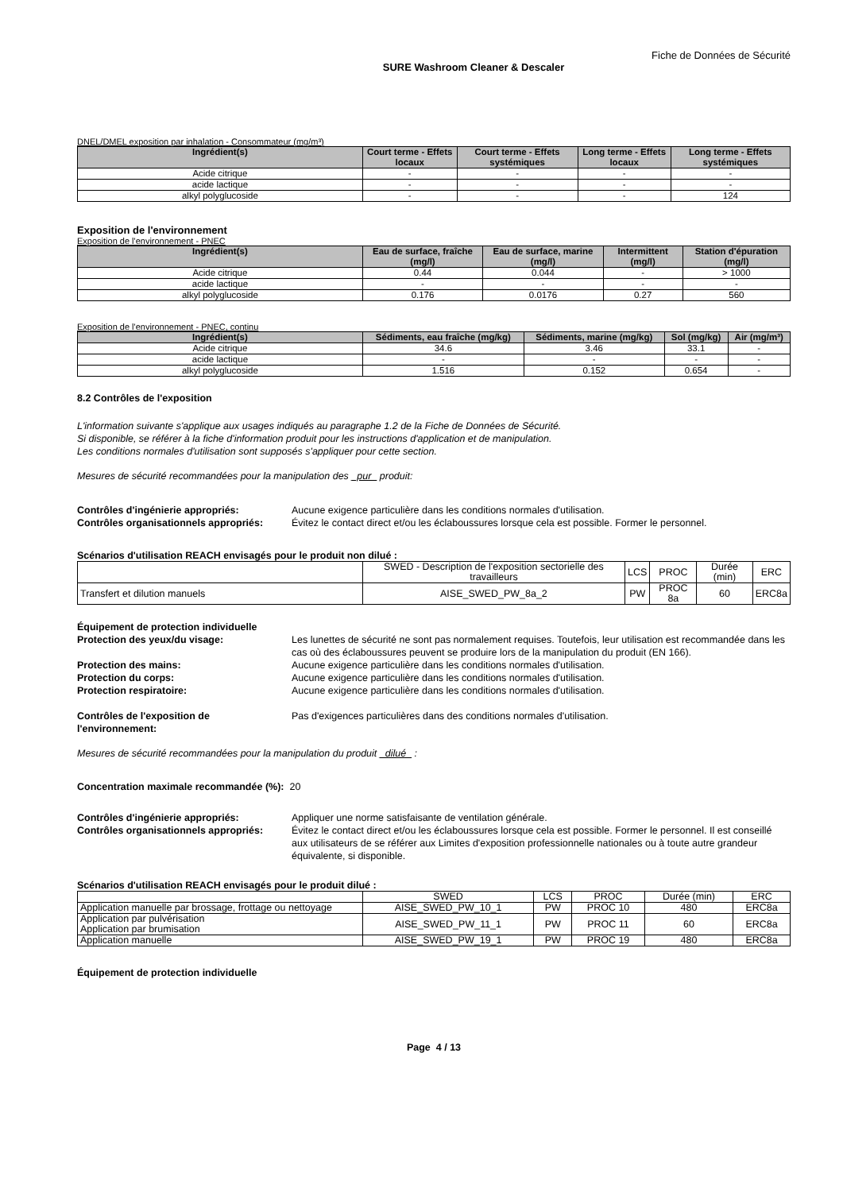Fiche de Données de Sécurité
SURE Washroom Cleaner & Descaler
DNEL/DMEL exposition par inhalation - Consommateur (mg/m³)
| Ingrédient(s) | Court terme - Effets locaux | Court terme - Effets systémiques | Long terme - Effets locaux | Long terme - Effets systémiques |
| --- | --- | --- | --- | --- |
| Acide citrique | - | - | - | - |
| acide lactique | - | - | - | - |
| alkyl polyglucoside | - | - | - | 124 |
Exposition de l'environnement
Exposition de l'environnement - PNEC
| Ingrédient(s) | Eau de surface, fraîche (mg/l) | Eau de surface, marine (mg/l) | Intermittent (mg/l) | Station d'épuration (mg/l) |
| --- | --- | --- | --- | --- |
| Acide citrique | 0.44 | 0.044 | - | > 1000 |
| acide lactique | - | - | - | - |
| alkyl polyglucoside | 0.176 | 0.0176 | 0.27 | 560 |
Exposition de l'environnement - PNEC, continu
| Ingrédient(s) | Sédiments, eau fraîche (mg/kg) | Sédiments, marine (mg/kg) | Sol (mg/kg) | Air (mg/m³) |
| --- | --- | --- | --- | --- |
| Acide citrique | 34.6 | 3.46 | 33.1 | - |
| acide lactique | - | - | - | - |
| alkyl polyglucoside | 1.516 | 0.152 | 0.654 | - |
8.2 Contrôles de l'exposition
L'information suivante s'applique aux usages indiqués au paragraphe 1.2 de la Fiche de Données de Sécurité.
Si disponible, se référer à la fiche d'information produit pour les instructions d'application et de manipulation.
Les conditions normales d'utilisation sont supposés s'appliquer pour cette section.
Mesures de sécurité recommandées pour la manipulation des _pur_ produit:
Contrôles d'ingénierie appropriés: Aucune exigence particulière dans les conditions normales d'utilisation.
Contrôles organisationnels appropriés: Évitez le contact direct et/ou les éclaboussures lorsque cela est possible. Former le personnel.
Scénarios d'utilisation REACH envisagés pour le produit non dilué :
| | SWED - Description de l'exposition sectorielle des travailleurs | LCS | PROC | Durée (min) | ERC |
| Transfert et dilution manuels | AISE_SWED_PW_8a_2 | PW | PROC 8a | 60 | ERC8a |
Équipement de protection individuelle
Protection des yeux/du visage: Les lunettes de sécurité ne sont pas normalement requises. Toutefois, leur utilisation est recommandée dans les cas où des éclaboussures peuvent se produire lors de la manipulation du produit (EN 166).
Protection des mains: Aucune exigence particulière dans les conditions normales d'utilisation.
Protection du corps: Aucune exigence particulière dans les conditions normales d'utilisation.
Protection respiratoire: Aucune exigence particulière dans les conditions normales d'utilisation.
Contrôles de l'exposition de l'environnement: Pas d'exigences particulières dans des conditions normales d'utilisation.
Mesures de sécurité recommandées pour la manipulation du produit _dilué_ :
Concentration maximale recommandée (%): 20
Contrôles d'ingénierie appropriés: Appliquer une norme satisfaisante de ventilation générale.
Contrôles organisationnels appropriés: Évitez le contact direct et/ou les éclaboussures lorsque cela est possible. Former le personnel. Il est conseillé aux utilisateurs de se référer aux Limites d'exposition professionnelle nationales ou à toute autre grandeur équivalente, si disponible.
Scénarios d'utilisation REACH envisagés pour le produit dilué :
| | SWED | LCS | PROC | Durée (min) | ERC |
| Application manuelle par brossage, frottage ou nettoyage | AISE_SWED_PW_10_1 | PW | PROC 10 | 480 | ERC8a |
| Application par pulvérisation Application par brumisation | AISE_SWED_PW_11_1 | PW | PROC 11 | 60 | ERC8a |
| Application manuelle | AISE_SWED_PW_19_1 | PW | PROC 19 | 480 | ERC8a |
Équipement de protection individuelle
Page 4 / 13